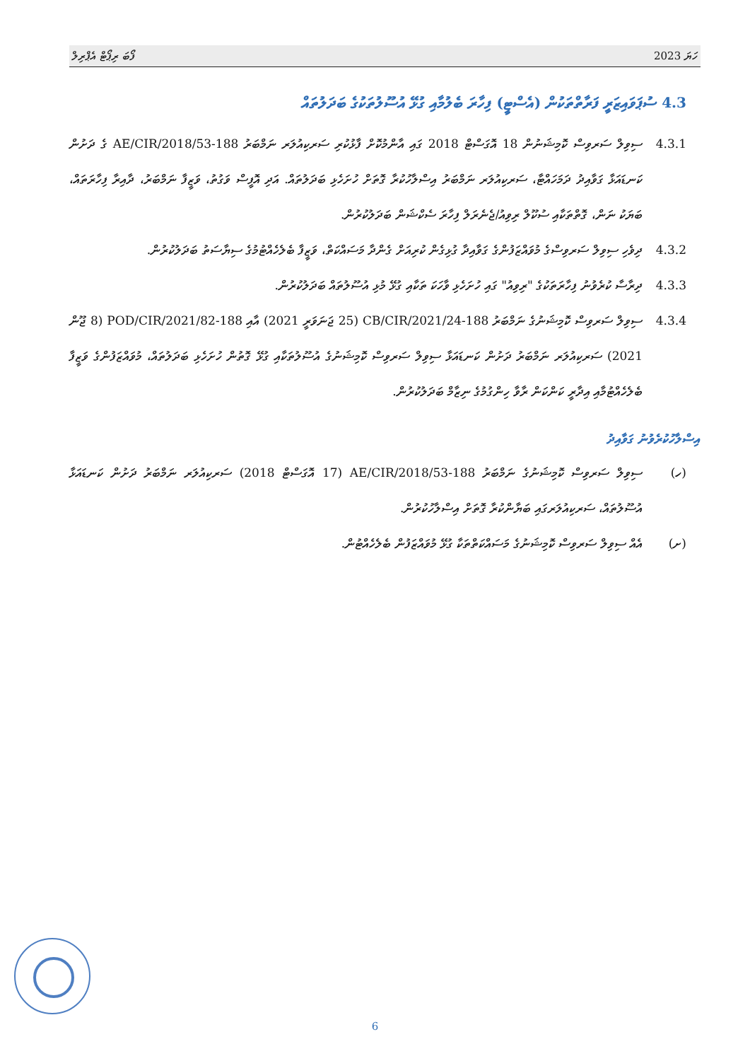ފޯބަ ރިޕޯޓް އެޕްރިލް ހަޔަ 2023
4.3 ސުޕަވައިޒަރީ ފަރާތްތަކުން (އެސްޓީ) ފިހާރަ ބެލުމާއި ގުޅޭ އުސޫލުތަކުގެ ބަދަލުތައް
4.3.1 ސިވިލް ސަރވިސް ކޮމިޝަނުން 18 އޮގަސްޓް 2018 ގައި އާންމުކޮށް ފާޅުކުރި ސަރކިއުލަރ ނަމްބަރު 188-AE/CIR/2018/53 ގެ ދަށުން ކަނޑައަޅާ ގަވާއިދު ދަމަހައްޓާ، ސަރކިއުލަރ ނަމްބަރު އިސްލާހުކުރާ ގޮތަށް ހުށަހެޅި ބަދަލުތައް. އަދި އޮފީސް ވަގުތު، ވަޒީފާ ނަމްބަރު، ދާއިރާ ފިހާރަތައް، ބަޔަކު ނަން، ގޮތްތަކާއި ސުކޫލް ރިވިއު/ޖެނެރަލް ފިހާރަ ސެކްޝަން ބަދަލުކުރުން.
4.3.2 ދިވެހި ސިވިލް ސަރވިސްގެ މުވައްޒަފުންގެ ގަވާއިދާ ގުޅިގެން ކުރިއަށް ގެންދާ މަސައްކަތް، ވަޒީފާ ބެލެހެއްޓުމުގެ ސިޔާސަތު ބަދަލުކުރުން.
4.3.3 ދިރާސާ ކުރެވުނު ފިހާރަތަކުގެ "ރިވިއު" ގައި ހުށަހެޅި ވާހަކަ ތަކާއި ގުޅޭ މުޅި އުސޫލުތައް ބަދަލުކުރުން.
4.3.4 ސިވިލް ސަރވިސް ކޮމިޝަނުގެ ނަމްބަރު 188-CB/CIR/2021/24 (25 ޖަނަވަރީ 2021) އާއި 188-POD/CIR/2021/82 (8 ޖޫން 2021) ސަރކިއުލަރ ނަމްބަރު ދަށުން ކަނޑައަޅާ ސިވިލް ސަރވިސް ކޮމިޝަނުގެ އުސޫލުތަކާއި ގުޅޭ ގޮތުން ހުށަހެޅި ބަދަލުތައް، މުވައްޒަފުންގެ ވަޒީފާ ބެލެހެއްޓުމާއި އިދާރީ ކަންކަން ރާވާ ހިންގުމުގެ ނިޒާމް ބަދަލުކުރުން.
އިސްލާހުކުރެވުނު ގަވާއިދު
(ހ) ސިވިލް ސަރވިސް ކޮމިޝަނުގެ ނަމްބަރު 188-AE/CIR/2018/53 (17 އޮގަސްޓް 2018) ސަރކިއުލަރ ނަމްބަރު ދަށުން ކަނޑައަޅާ އުސޫލުތައް، ސަރކިއުލަރގައި ބަޔާންކުރާ ގޮތަށް އިސްލާހުކުރުން.
(ށ) އެއް ސިވިލް ސަރވިސް ކޮމިޝަނުގެ މަސައްކަތްތަކާ ގުޅޭ މުވައްޒަފުން ބެލެހެއްޓުން.
6